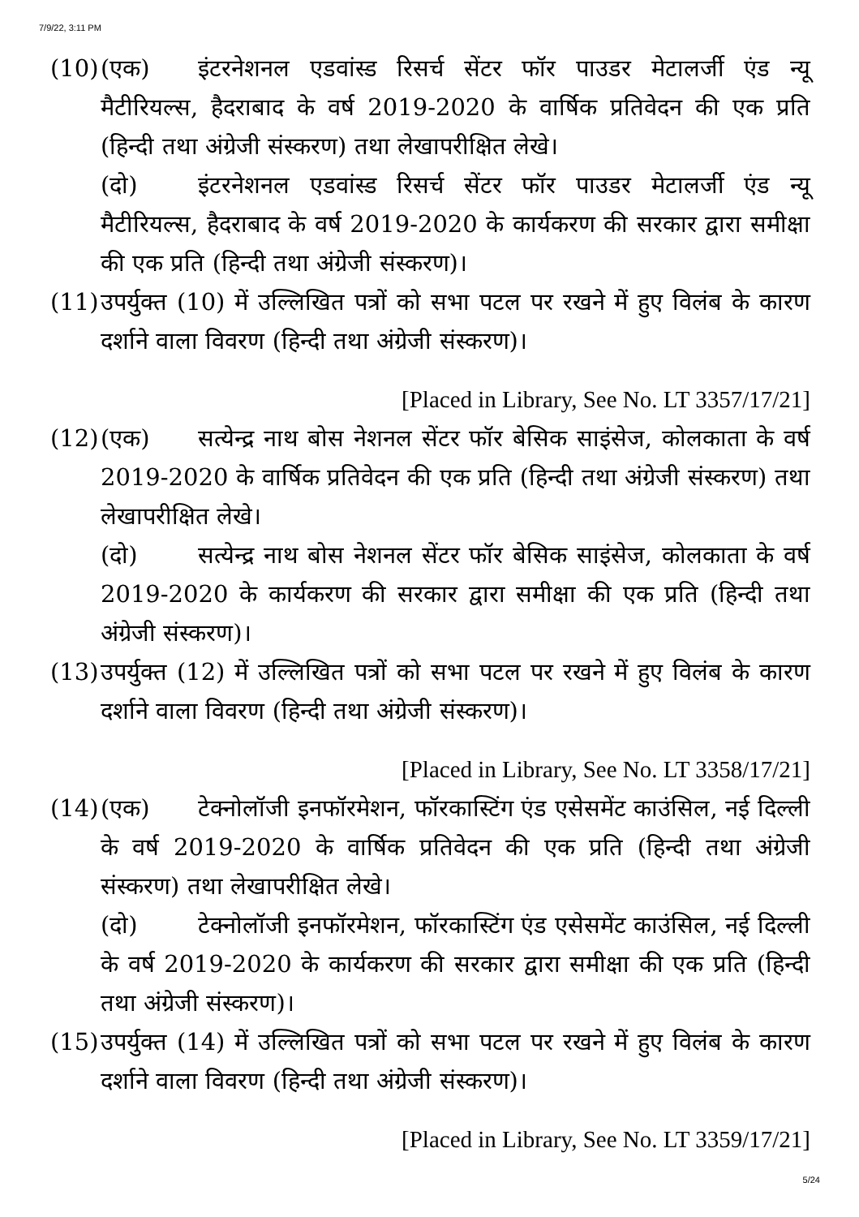7/9/22, 3:11 PM
(10)
(एक) इंटरनेशनल एडवांस्ड रिसर्च सेंटर फॉर पाउडर मेटालर्जी एंड न्यू मैटीरियल्स, हैदराबाद के वर्ष 2019-2020 के वार्षिक प्रतिवेदन की एक प्रति (हिन्दी तथा अंग्रेजी संस्करण) तथा लेखापरीक्षित लेखे।
(दो) इंटरनेशनल एडवांस्ड रिसर्च सेंटर फॉर पाउडर मेटालर्जी एंड न्यू मैटीरियल्स, हैदराबाद के वर्ष 2019-2020 के कार्यकरण की सरकार द्वारा समीक्षा की एक प्रति (हिन्दी तथा अंग्रेजी संस्करण)।
(11)
उपर्युक्त (10) में उल्लिखित पत्रों को सभा पटल पर रखने में हुए विलंब के कारण दर्शाने वाला विवरण (हिन्दी तथा अंग्रेजी संस्करण)।
[Placed in Library, See No. LT 3357/17/21]
(12)
(एक) सत्येन्द्र नाथ बोस नेशनल सेंटर फॉर बेसिक साइंसेज, कोलकाता के वर्ष 2019-2020 के वार्षिक प्रतिवेदन की एक प्रति (हिन्दी तथा अंग्रेजी संस्करण) तथा लेखापरीक्षित लेखे।
(दो) सत्येन्द्र नाथ बोस नेशनल सेंटर फॉर बेसिक साइंसेज, कोलकाता के वर्ष 2019-2020 के कार्यकरण की सरकार द्वारा समीक्षा की एक प्रति (हिन्दी तथा अंग्रेजी संस्करण)।
(13)
उपर्युक्त (12) में उल्लिखित पत्रों को सभा पटल पर रखने में हुए विलंब के कारण दर्शाने वाला विवरण (हिन्दी तथा अंग्रेजी संस्करण)।
[Placed in Library, See No. LT 3358/17/21]
(14)
(एक) टेक्नोलॉजी इनफॉरमेशन, फॉरकास्टिंग एंड एसेसमेंट काउंसिल, नई दिल्ली के वर्ष 2019-2020 के वार्षिक प्रतिवेदन की एक प्रति (हिन्दी तथा अंग्रेजी संस्करण) तथा लेखापरीक्षित लेखे।
(दो) टेक्नोलॉजी इनफॉरमेशन, फॉरकास्टिंग एंड एसेसमेंट काउंसिल, नई दिल्ली के वर्ष 2019-2020 के कार्यकरण की सरकार द्वारा समीक्षा की एक प्रति (हिन्दी तथा अंग्रेजी संस्करण)।
(15)
उपर्युक्त (14) में उल्लिखित पत्रों को सभा पटल पर रखने में हुए विलंब के कारण दर्शाने वाला विवरण (हिन्दी तथा अंग्रेजी संस्करण)।
[Placed in Library, See No. LT 3359/17/21]
5/24